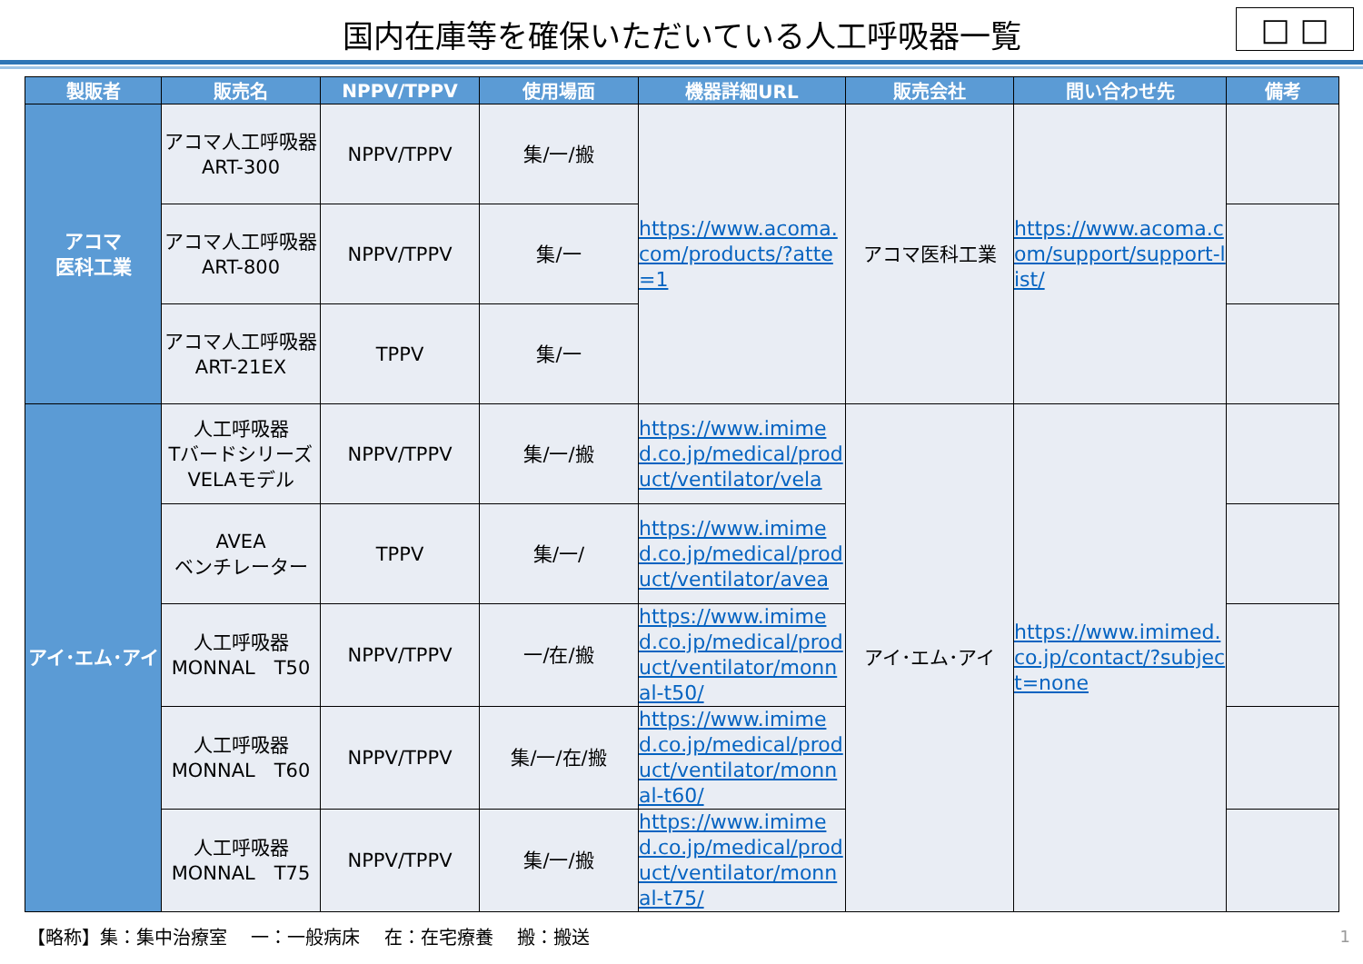国内在庫等を確保いただいている人工呼吸器一覧
□ □
| 製販者 | 販売名 | NPPV/TPPV | 使用場面 | 機器詳細URL | 販売会社 | 問い合わせ先 | 備考 |
| --- | --- | --- | --- | --- | --- | --- | --- |
| アコマ 医科工業 | アコマ人工呼吸器 ART-300 | NPPV/TPPV | 集/一/搬 | https://www.acoma.com/products/?atte=1 | アコマ医科工業 | https://www.acoma.com/support/support-list/ | |
| | アコマ人工呼吸器 ART-800 | NPPV/TPPV | 集/一 | | | | |
| | アコマ人工呼吸器 ART-21EX | TPPV | 集/一 | | | | |
| アイ･エム･アイ | 人工呼吸器 Tバードシリーズ VELAモデル | NPPV/TPPV | 集/一/搬 | https://www.imimed.co.jp/medical/product/ventilator/vela | アイ･エム･アイ | https://www.imimed.co.jp/contact/?subject=none | |
| | AVEA ベンチレーター | TPPV | 集/一/ | https://www.imimed.co.jp/medical/product/ventilator/avea | | | |
| | 人工呼吸器 MONNAL T50 | NPPV/TPPV | 一/在/搬 | https://www.imimed.co.jp/medical/product/ventilator/monnal-t50/ | | | |
| | 人工呼吸器 MONNAL T60 | NPPV/TPPV | 集/一/在/搬 | https://www.imimed.co.jp/medical/product/ventilator/monnal-t60/ | | | |
| | 人工呼吸器 MONNAL T75 | NPPV/TPPV | 集/一/搬 | https://www.imimed.co.jp/medical/product/ventilator/monnal-t75/ | | | |
【略称】集：集中治療室　 一：一般病床　 在：在宅療養　 搬：搬送
1